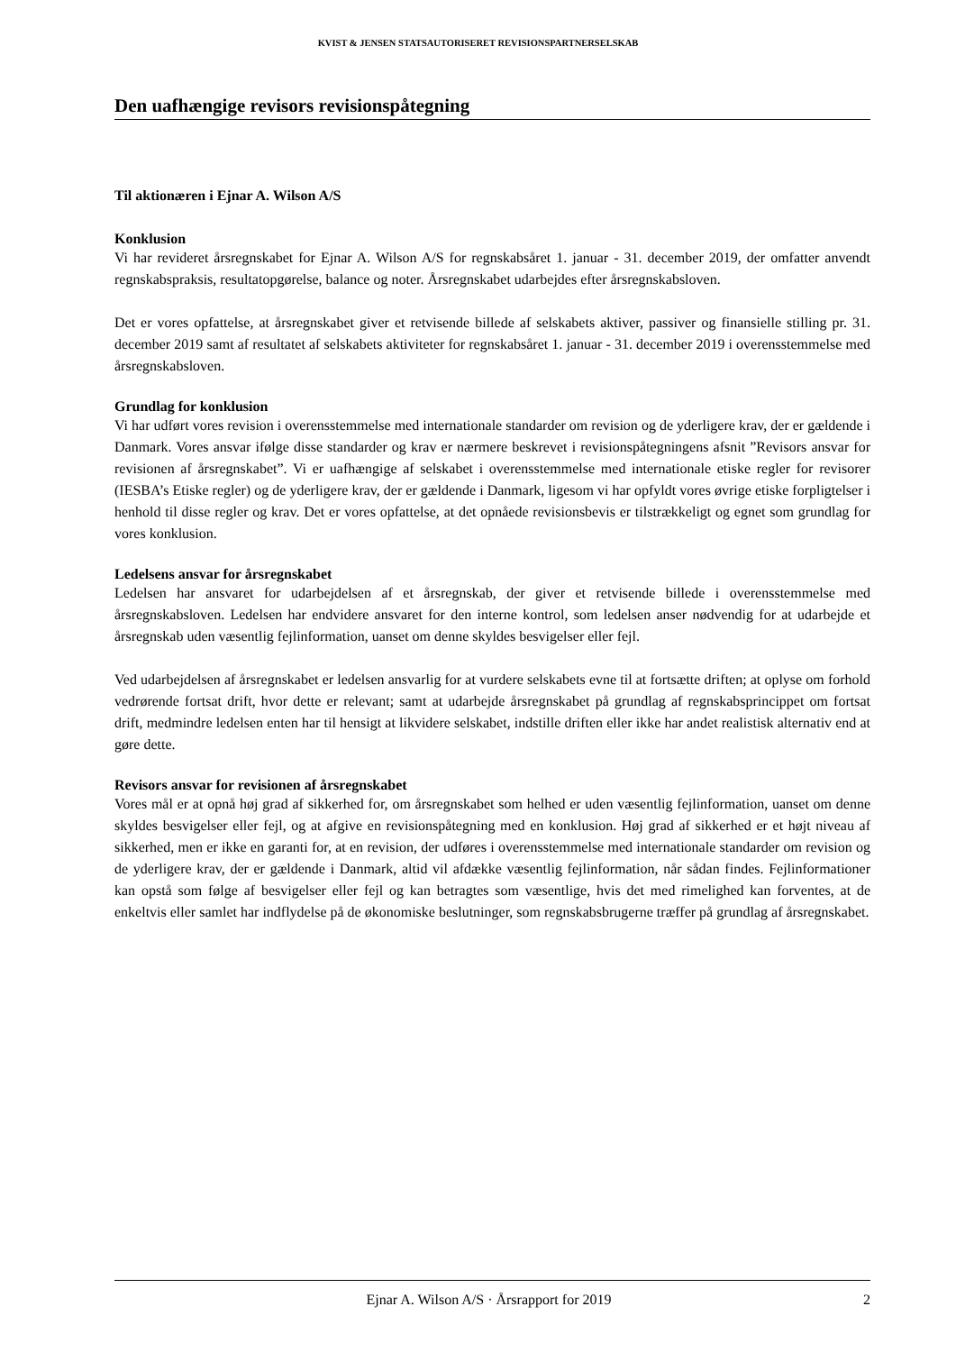KVIST & JENSEN STATSAUTORISERET REVISIONSPARTNERSELSKAB
Den uafhængige revisors revisionspåtegning
Til aktionæren i Ejnar A. Wilson A/S
Konklusion
Vi har revideret årsregnskabet for Ejnar A. Wilson A/S for regnskabsåret 1. januar - 31. december 2019, der omfatter anvendt regnskabspraksis, resultatopgørelse, balance og noter. Årsregnskabet udarbejdes efter årsregnskabsloven.
Det er vores opfattelse, at årsregnskabet giver et retvisende billede af selskabets aktiver, passiver og finansielle stilling pr. 31. december 2019 samt af resultatet af selskabets aktiviteter for regnskabsåret 1. januar - 31. december 2019 i overensstemmelse med årsregnskabsloven.
Grundlag for konklusion
Vi har udført vores revision i overensstemmelse med internationale standarder om revision og de yderligere krav, der er gældende i Danmark. Vores ansvar ifølge disse standarder og krav er nærmere beskrevet i revisionspåtegningens afsnit ”Revisors ansvar for revisionen af årsregnskabet”. Vi er uafhængige af selskabet i overensstemmelse med internationale etiske regler for revisorer (IESBA’s Etiske regler) og de yderligere krav, der er gældende i Danmark, ligesom vi har opfyldt vores øvrige etiske forpligtelser i henhold til disse regler og krav. Det er vores opfattelse, at det opnåede revisionsbevis er tilstrækkeligt og egnet som grundlag for vores konklusion.
Ledelsens ansvar for årsregnskabet
Ledelsen har ansvaret for udarbejdelsen af et årsregnskab, der giver et retvisende billede i overensstemmelse med årsregnskabsloven. Ledelsen har endvidere ansvaret for den interne kontrol, som ledelsen anser nødvendig for at udarbejde et årsregnskab uden væsentlig fejlinformation, uanset om denne skyldes besvigelser eller fejl.
Ved udarbejdelsen af årsregnskabet er ledelsen ansvarlig for at vurdere selskabets evne til at fortsætte driften; at oplyse om forhold vedrørende fortsat drift, hvor dette er relevant; samt at udarbejde årsregnskabet på grundlag af regnskabsprincippet om fortsat drift, medmindre ledelsen enten har til hensigt at likvidere selskabet, indstille driften eller ikke har andet realistisk alternativ end at gøre dette.
Revisors ansvar for revisionen af årsregnskabet
Vores mål er at opnå høj grad af sikkerhed for, om årsregnskabet som helhed er uden væsentlig fejlinformation, uanset om denne skyldes besvigelser eller fejl, og at afgive en revisionspåtegning med en konklusion. Høj grad af sikkerhed er et højt niveau af sikkerhed, men er ikke en garanti for, at en revision, der udføres i overensstemmelse med internationale standarder om revision og de yderligere krav, der er gældende i Danmark, altid vil afdække væsentlig fejlinformation, når sådan findes. Fejlinformationer kan opstå som følge af besvigelser eller fejl og kan betragtes som væsentlige, hvis det med rimelighed kan forventes, at de enkeltvis eller samlet har indflydelse på de økonomiske beslutninger, som regnskabsbrugerne træffer på grundlag af årsregnskabet.
Ejnar A. Wilson A/S · Årsrapport for 2019 2